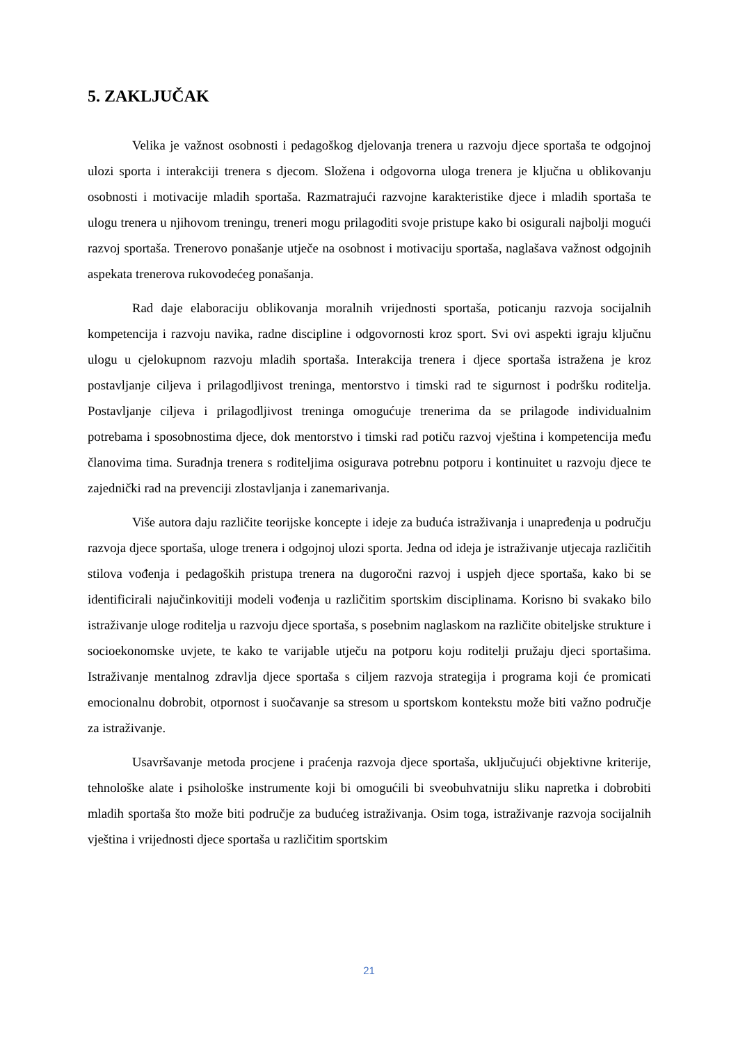5. ZAKLJUČAK
Velika je važnost osobnosti i pedagoškog djelovanja trenera u razvoju djece sportaša te odgojnoj ulozi sporta i interakciji trenera s djecom. Složena i odgovorna uloga trenera je ključna u oblikovanju osobnosti i motivacije mladih sportaša. Razmatrajući razvojne karakteristike djece i mladih sportaša te ulogu trenera u njihovom treningu, treneri mogu prilagoditi svoje pristupe kako bi osigurali najbolji mogući razvoj sportaša. Trenerovo ponašanje utječe na osobnost i motivaciju sportaša, naglašava važnost odgojnih aspekata trenerova rukovodećeg ponašanja.
Rad daje elaboraciju oblikovanja moralnih vrijednosti sportaša, poticanju razvoja socijalnih kompetencija i razvoju navika, radne discipline i odgovornosti kroz sport. Svi ovi aspekti igraju ključnu ulogu u cjelokupnom razvoju mladih sportaša. Interakcija trenera i djece sportaša istražena je kroz postavljanje ciljeva i prilagodljivost treninga, mentorstvo i timski rad te sigurnost i podršku roditelja. Postavljanje ciljeva i prilagodljivost treninga omogućuje trenerima da se prilagode individualnim potrebama i sposobnostima djece, dok mentorstvo i timski rad potiču razvoj vještina i kompetencija među članovima tima. Suradnja trenera s roditeljima osigurava potrebnu potporu i kontinuitet u razvoju djece te zajednički rad na prevenciji zlostavljanja i zanemarivanja.
Više autora daju različite teorijske koncepte i ideje za buduća istraživanja i unapređenja u području razvoja djece sportaša, uloge trenera i odgojnoj ulozi sporta. Jedna od ideja je istraživanje utjecaja različitih stilova vođenja i pedagoških pristupa trenera na dugoročni razvoj i uspjeh djece sportaša, kako bi se identificirali najučinkovitiji modeli vođenja u različitim sportskim disciplinama. Korisno bi svakako bilo istraživanje uloge roditelja u razvoju djece sportaša, s posebnim naglaskom na različite obiteljske strukture i socioekonomske uvjete, te kako te varijable utječu na potporu koju roditelji pružaju djeci sportašima. Istraživanje mentalnog zdravlja djece sportaša s ciljem razvoja strategija i programa koji će promicati emocionalnu dobrobit, otpornost i suočavanje sa stresom u sportskom kontekstu može biti važno područje za istraživanje.
Usavršavanje metoda procjene i praćenja razvoja djece sportaša, uključujući objektivne kriterije, tehnološke alate i psihološke instrumente koji bi omogućili bi sveobuhvatniju sliku napretka i dobrobiti mladih sportaša što može biti područje za budućeg istraživanja. Osim toga, istraživanje razvoja socijalnih vještina i vrijednosti djece sportaša u različitim sportskim
21